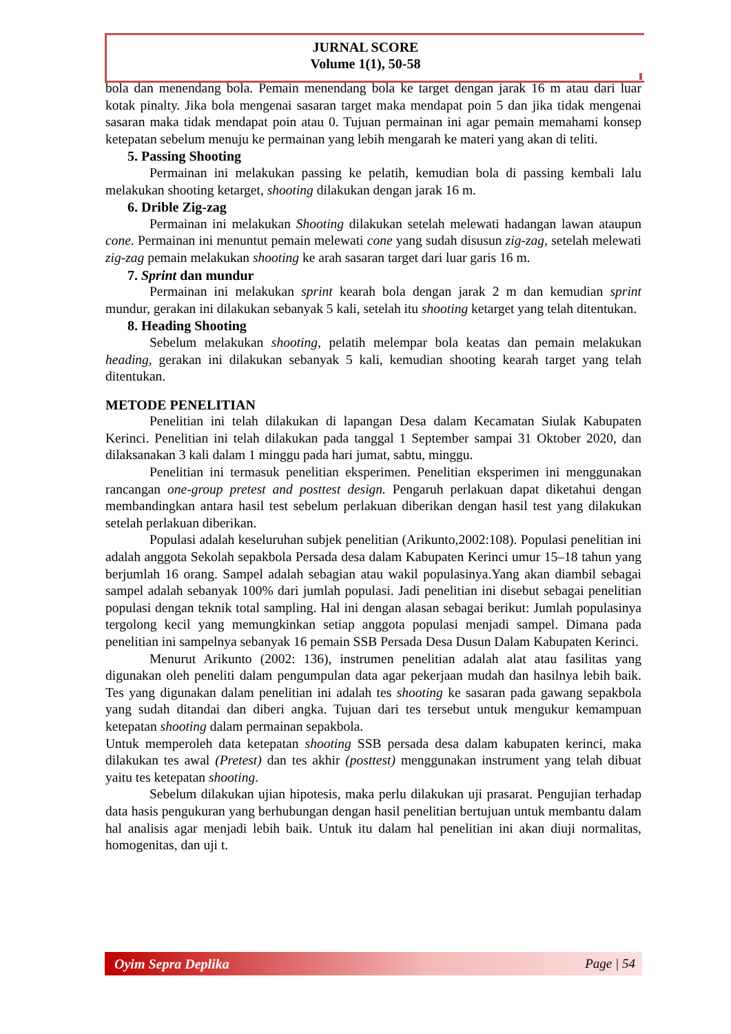JURNAL SCORE
Volume 1(1), 50-58
bola dan menendang bola. Pemain menendang bola ke target dengan jarak 16 m atau dari luar kotak pinalty. Jika bola mengenai sasaran target maka mendapat poin 5 dan jika tidak mengenai sasaran maka tidak mendapat poin atau 0. Tujuan permainan ini agar pemain memahami konsep ketepatan sebelum menuju ke permainan yang lebih mengarah ke materi yang akan di teliti.
5. Passing Shooting
Permainan ini melakukan passing ke pelatih, kemudian bola di passing kembali lalu melakukan shooting ketarget, shooting dilakukan dengan jarak 16 m.
6. Drible Zig-zag
Permainan ini melakukan Shooting dilakukan setelah melewati hadangan lawan ataupun cone. Permainan ini menuntut pemain melewati cone yang sudah disusun zig-zag, setelah melewati zig-zag pemain melakukan shooting ke arah sasaran target dari luar garis 16 m.
7. Sprint dan mundur
Permainan ini melakukan sprint kearah bola dengan jarak 2 m dan kemudian sprint mundur, gerakan ini dilakukan sebanyak 5 kali, setelah itu shooting ketarget yang telah ditentukan.
8. Heading Shooting
Sebelum melakukan shooting, pelatih melempar bola keatas dan pemain melakukan heading, gerakan ini dilakukan sebanyak 5 kali, kemudian shooting kearah target yang telah ditentukan.
METODE PENELITIAN
Penelitian ini telah dilakukan di lapangan Desa dalam Kecamatan Siulak Kabupaten Kerinci. Penelitian ini telah dilakukan pada tanggal 1 September sampai 31 Oktober 2020, dan dilaksanakan 3 kali dalam 1 minggu pada hari jumat, sabtu, minggu.
Penelitian ini termasuk penelitian eksperimen. Penelitian eksperimen ini menggunakan rancangan one-group pretest and posttest design. Pengaruh perlakuan dapat diketahui dengan membandingkan antara hasil test sebelum perlakuan diberikan dengan hasil test yang dilakukan setelah perlakuan diberikan.
Populasi adalah keseluruhan subjek penelitian (Arikunto,2002:108). Populasi penelitian ini adalah anggota Sekolah sepakbola Persada desa dalam Kabupaten Kerinci umur 15–18 tahun yang berjumlah 16 orang. Sampel adalah sebagian atau wakil populasinya.Yang akan diambil sebagai sampel adalah sebanyak 100% dari jumlah populasi. Jadi penelitian ini disebut sebagai penelitian populasi dengan teknik total sampling. Hal ini dengan alasan sebagai berikut: Jumlah populasinya tergolong kecil yang memungkinkan setiap anggota populasi menjadi sampel. Dimana pada penelitian ini sampelnya sebanyak 16 pemain SSB Persada Desa Dusun Dalam Kabupaten Kerinci.
Menurut Arikunto (2002: 136), instrumen penelitian adalah alat atau fasilitas yang digunakan oleh peneliti dalam pengumpulan data agar pekerjaan mudah dan hasilnya lebih baik. Tes yang digunakan dalam penelitian ini adalah tes shooting ke sasaran pada gawang sepakbola yang sudah ditandai dan diberi angka. Tujuan dari tes tersebut untuk mengukur kemampuan ketepatan shooting dalam permainan sepakbola.
Untuk memperoleh data ketepatan shooting SSB persada desa dalam kabupaten kerinci, maka dilakukan tes awal (Pretest) dan tes akhir (posttest) menggunakan instrument yang telah dibuat yaitu tes ketepatan shooting.
Sebelum dilakukan ujian hipotesis, maka perlu dilakukan uji prasarat. Pengujian terhadap data hasis pengukuran yang berhubungan dengan hasil penelitian bertujuan untuk membantu dalam hal analisis agar menjadi lebih baik. Untuk itu dalam hal penelitian ini akan diuji normalitas, homogenitas, dan uji t.
Oyim Sepra Deplika Page | 54